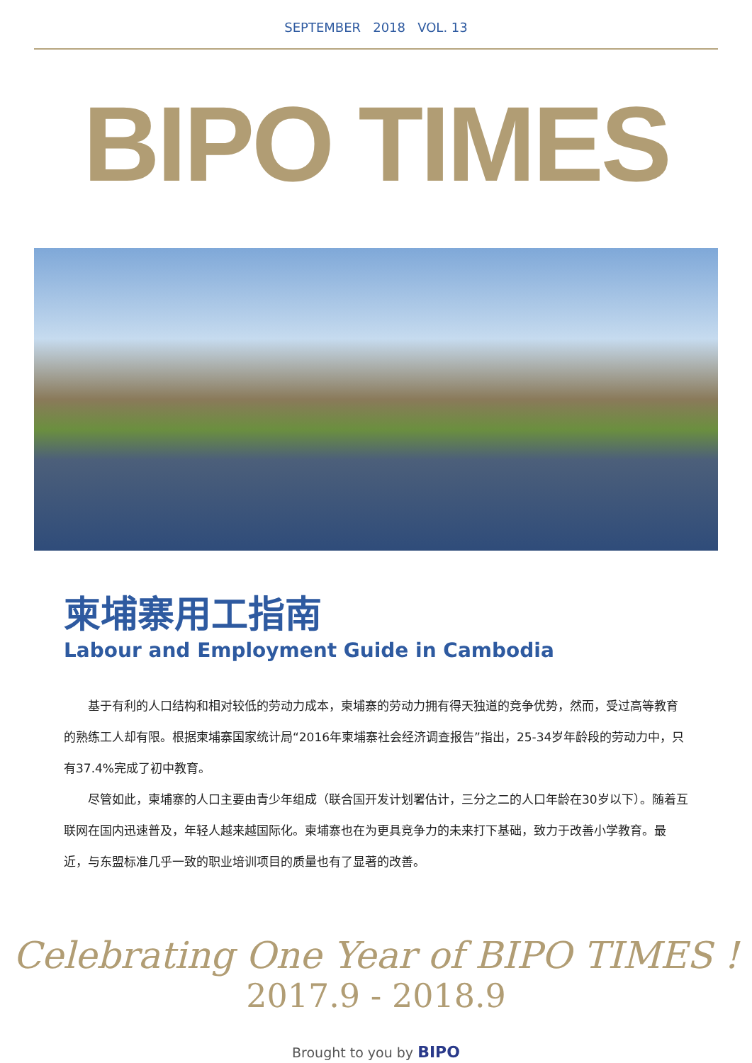SEPTEMBER 2018 VOL. 13
BIPO TIMES
柬埔寨用工指南
Labour and Employment Guide in Cambodia
基于有利的人口结构和相对较低的劳动力成本，柬埔寨的劳动力拥有得天独道的竞争优势，然而，受过高等教育的熟练工人却有限。根据柬埔寨国家统计局“2016年柬埔寨社会经济调查报告”指出，25-34岁年龄段的劳动力中，只有37.4%完成了初中教育。
尽管如此，柬埔寨的人口主要由青少年组成（联合国开发计划署估计，三分之二的人口年龄在30岁以下）。随着互联网在国内迅速普及，年轻人越来越国际化。柬埔寨也在为更具竞争力的未来打下基础，致力于改善小学教育。最近，与东盟标准几乎一致的职业培训项目的质量也有了显著的改善。
Celebrating One Year of BIPO TIMES !
2017.9 - 2018.9
Brought to you by BIPO